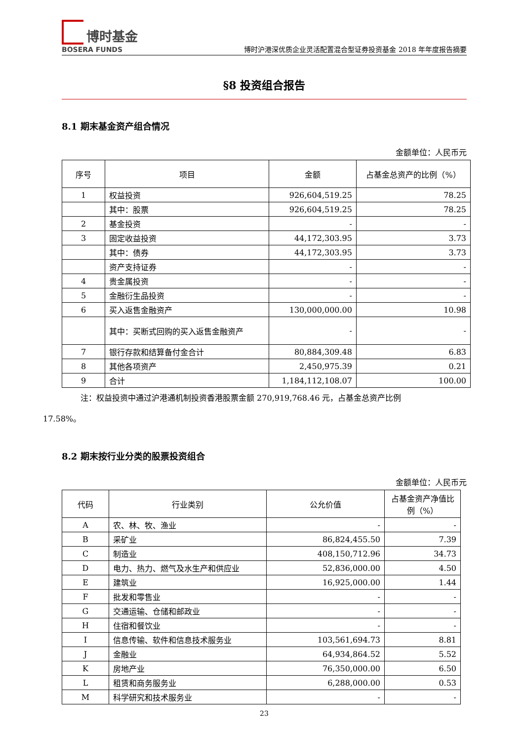博时基金
BOSERA FUNDS
博时沪港深优质企业灵活配置混合型证券投资基金 2018 年年度报告摘要
§8 投资组合报告
8.1 期末基金资产组合情况
金额单位：人民币元
| 序号 | 项目 | 金额 | 占基金总资产的比例（%） |
| --- | --- | --- | --- |
| 1 | 权益投资 | 926,604,519.25 | 78.25 |
| | 其中：股票 | 926,604,519.25 | 78.25 |
| 2 | 基金投资 | - | - |
| 3 | 固定收益投资 | 44,172,303.95 | 3.73 |
| | 其中：债券 | 44,172,303.95 | 3.73 |
| | 资产支持证券 | - | - |
| 4 | 贵金属投资 | - | - |
| 5 | 金融衍生品投资 | - | - |
| 6 | 买入返售金融资产 | 130,000,000.00 | 10.98 |
| | 其中：买断式回购的买入返售金融资产 | - | - |
| 7 | 银行存款和结算备付金合计 | 80,884,309.48 | 6.83 |
| 8 | 其他各项资产 | 2,450,975.39 | 0.21 |
| 9 | 合计 | 1,184,112,108.07 | 100.00 |
注：权益投资中通过沪港通机制投资香港股票金额 270,919,768.46 元，占基金总资产比例
17.58%。
8.2 期末按行业分类的股票投资组合
金额单位：人民币元
| 代码 | 行业类别 | 公允价值 | 占基金资产净值比例（%） |
| --- | --- | --- | --- |
| A | 农、林、牧、渔业 | - | - |
| B | 采矿业 | 86,824,455.50 | 7.39 |
| C | 制造业 | 408,150,712.96 | 34.73 |
| D | 电力、热力、燃气及水生产和供应业 | 52,836,000.00 | 4.50 |
| E | 建筑业 | 16,925,000.00 | 1.44 |
| F | 批发和零售业 | - | - |
| G | 交通运输、仓储和邮政业 | - | - |
| H | 住宿和餐饮业 | - | - |
| I | 信息传输、软件和信息技术服务业 | 103,561,694.73 | 8.81 |
| J | 金融业 | 64,934,864.52 | 5.52 |
| K | 房地产业 | 76,350,000.00 | 6.50 |
| L | 租赁和商务服务业 | 6,288,000.00 | 0.53 |
| M | 科学研究和技术服务业 | - | - |
23